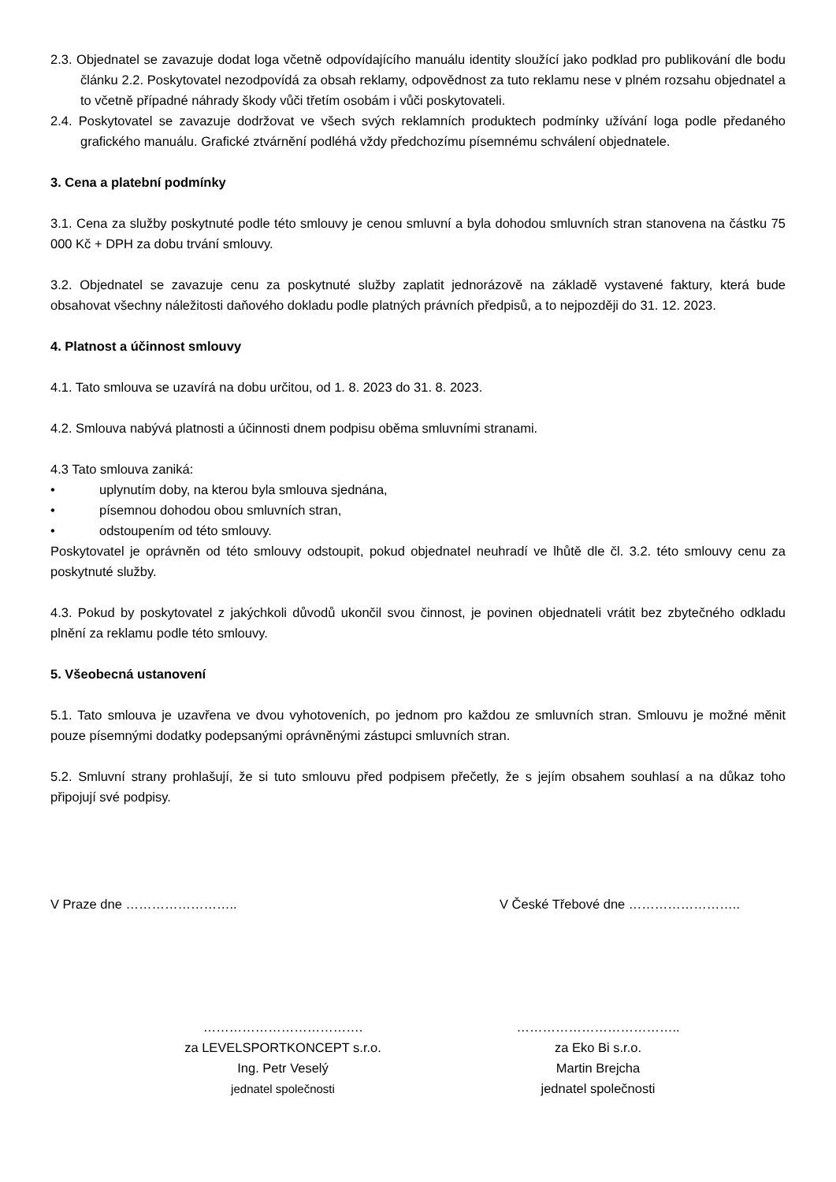2.3. Objednatel se zavazuje dodat loga včetně odpovídajícího manuálu identity sloužící jako podklad pro publikování dle bodu článku 2.2. Poskytovatel nezodpovídá za obsah reklamy, odpovědnost za tuto reklamu nese v plném rozsahu objednatel a to včetně případné náhrady škody vůči třetím osobám i vůči poskytovateli.
2.4. Poskytovatel se zavazuje dodržovat ve všech svých reklamních produktech podmínky užívání loga podle předaného grafického manuálu. Grafické ztvárnění podléhá vždy předchozímu písemnému schválení objednatele.
3. Cena a platební podmínky
3.1. Cena za služby poskytnuté podle této smlouvy je cenou smluvní a byla dohodou smluvních stran stanovena na částku 75 000 Kč + DPH za dobu trvání smlouvy.
3.2. Objednatel se zavazuje cenu za poskytnuté služby zaplatit jednorázově na základě vystavené faktury, která bude obsahovat všechny náležitosti daňového dokladu podle platných právních předpisů, a to nejpozději do 31. 12. 2023.
4. Platnost a účinnost smlouvy
4.1. Tato smlouva se uzavírá na dobu určitou, od 1. 8. 2023 do 31. 8. 2023.
4.2. Smlouva nabývá platnosti a účinnosti dnem podpisu oběma smluvními stranami.
4.3 Tato smlouva zaniká:
• uplynutím doby, na kterou byla smlouva sjednána,
• písemnou dohodou obou smluvních stran,
• odstoupením od této smlouvy.
Poskytovatel je oprávněn od této smlouvy odstoupit, pokud objednatel neuhradí ve lhůtě dle čl. 3.2. této smlouvy cenu za poskytnuté služby.
4.3. Pokud by poskytovatel z jakýchkoli důvodů ukončil svou činnost, je povinen objednateli vrátit bez zbytečného odkladu plnění za reklamu podle této smlouvy.
5. Všeobecná ustanovení
5.1. Tato smlouva je uzavřena ve dvou vyhotoveních, po jednom pro každou ze smluvních stran. Smlouvu je možné měnit pouze písemnými dodatky podepsanými oprávněnými zástupci smluvních stran.
5.2. Smluvní strany prohlašují, že si tuto smlouvu před podpisem přečetly, že s jejím obsahem souhlasí a na důkaz toho připojují své podpisy.
V Praze dne …………………….. V České Třebové dne ……………………..
……………………………….
za LEVELSPORTKONCEPT s.r.o.
Ing. Petr Veselý
jednatel společnosti
………………………………..
za Eko Bi s.r.o.
Martin Brejcha
jednatel společnosti